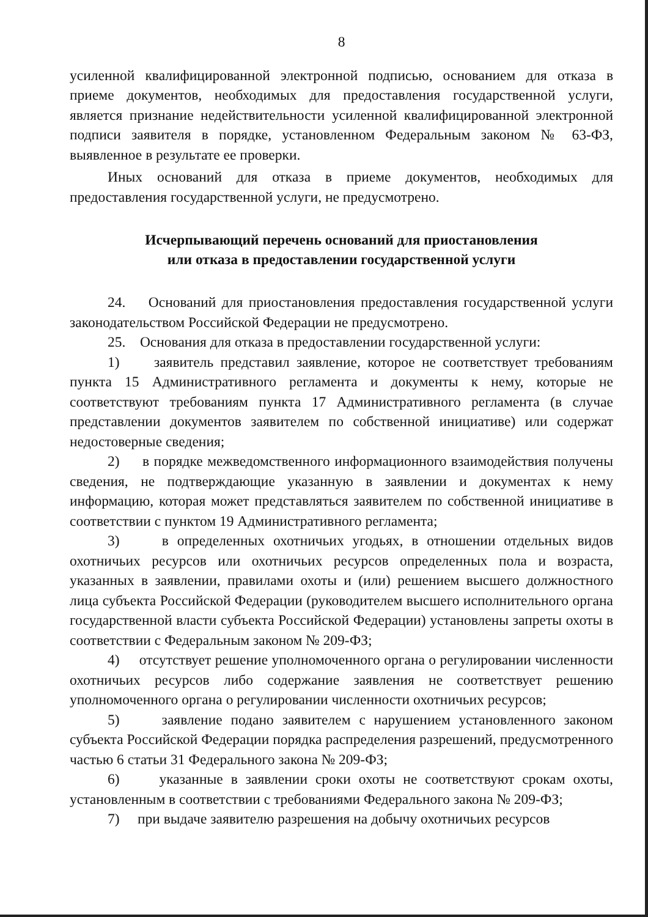8
усиленной квалифицированной электронной подписью, основанием для отказа в приеме документов, необходимых для предоставления государственной услуги, является признание недействительности усиленной квалифицированной электронной подписи заявителя в порядке, установленном Федеральным законом № 63-ФЗ, выявленное в результате ее проверки.
Иных оснований для отказа в приеме документов, необходимых для предоставления государственной услуги, не предусмотрено.
Исчерпывающий перечень оснований для приостановления
или отказа в предоставлении государственной услуги
24. Оснований для приостановления предоставления государственной услуги законодательством Российской Федерации не предусмотрено.
25. Основания для отказа в предоставлении государственной услуги:
1) заявитель представил заявление, которое не соответствует требованиям пункта 15 Административного регламента и документы к нему, которые не соответствуют требованиям пункта 17 Административного регламента (в случае представлении документов заявителем по собственной инициативе) или содержат недостоверные сведения;
2) в порядке межведомственного информационного взаимодействия получены сведения, не подтверждающие указанную в заявлении и документах к нему информацию, которая может представляться заявителем по собственной инициативе в соответствии с пунктом 19 Административного регламента;
3) в определенных охотничьих угодьях, в отношении отдельных видов охотничьих ресурсов или охотничьих ресурсов определенных пола и возраста, указанных в заявлении, правилами охоты и (или) решением высшего должностного лица субъекта Российской Федерации (руководителем высшего исполнительного органа государственной власти субъекта Российской Федерации) установлены запреты охоты в соответствии с Федеральным законом № 209-ФЗ;
4) отсутствует решение уполномоченного органа о регулировании численности охотничьих ресурсов либо содержание заявления не соответствует решению уполномоченного органа о регулировании численности охотничьих ресурсов;
5) заявление подано заявителем с нарушением установленного законом субъекта Российской Федерации порядка распределения разрешений, предусмотренного частью 6 статьи 31 Федерального закона № 209-ФЗ;
6) указанные в заявлении сроки охоты не соответствуют срокам охоты, установленным в соответствии с требованиями Федерального закона № 209-ФЗ;
7) при выдаче заявителю разрешения на добычу охотничьих ресурсов